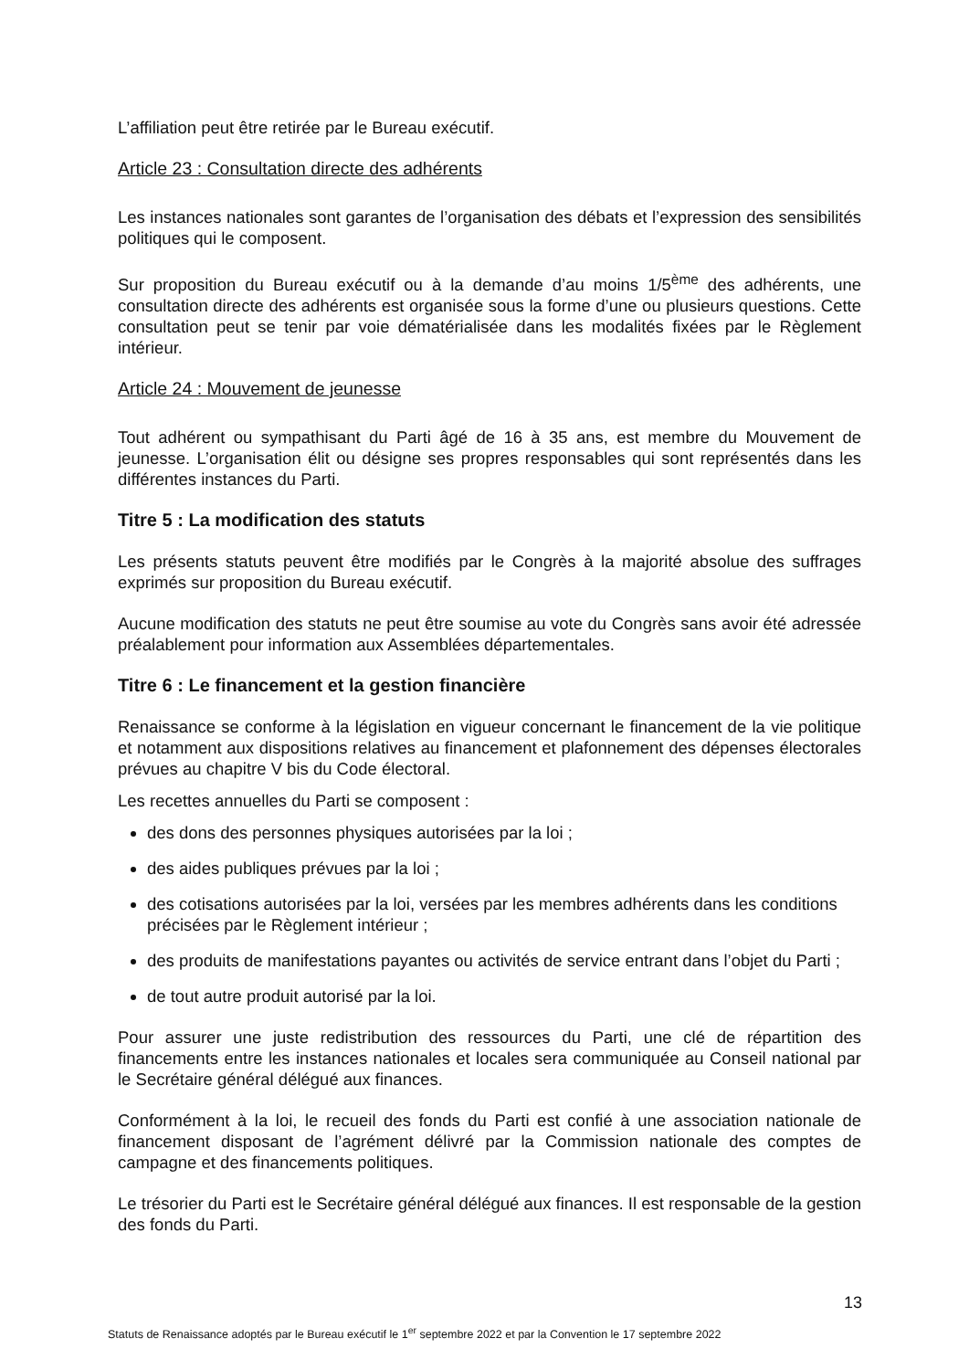L’affiliation peut être retirée par le Bureau exécutif.
Article 23 : Consultation directe des adhérents
Les instances nationales sont garantes de l’organisation des débats et l’expression des sensibilités politiques qui le composent.
Sur proposition du Bureau exécutif ou à la demande d’au moins 1/5<sup>ème</sup> des adhérents, une consultation directe des adhérents est organisée sous la forme d’une ou plusieurs questions. Cette consultation peut se tenir par voie dématérialisée dans les modalités fixées par le Règlement intérieur.
Article 24 : Mouvement de jeunesse
Tout adhérent ou sympathisant du Parti âgé de 16 à 35 ans, est membre du Mouvement de jeunesse. L’organisation élit ou désigne ses propres responsables qui sont représentés dans les différentes instances du Parti.
Titre 5 : La modification des statuts
Les présents statuts peuvent être modifiés par le Congrès à la majorité absolue des suffrages exprimés sur proposition du Bureau exécutif.
Aucune modification des statuts ne peut être soumise au vote du Congrès sans avoir été adressée préalablement pour information aux Assemblées départementales.
Titre 6 : Le financement et la gestion financière
Renaissance se conforme à la législation en vigueur concernant le financement de la vie politique et notamment aux dispositions relatives au financement et plafonnement des dépenses électorales prévues au chapitre V bis du Code électoral.
Les recettes annuelles du Parti se composent :
des dons des personnes physiques autorisées par la loi ;
des aides publiques prévues par la loi ;
des cotisations autorisées par la loi, versées par les membres adhérents dans les conditions précisées par le Règlement intérieur ;
des produits de manifestations payantes ou activités de service entrant dans l’objet du Parti ;
de tout autre produit autorisé par la loi.
Pour assurer une juste redistribution des ressources du Parti, une clé de répartition des financements entre les instances nationales et locales sera communiquée au Conseil national par le Secrétaire général délégué aux finances.
Conformément à la loi, le recueil des fonds du Parti est confié à une association nationale de financement disposant de l’agrément délivré par la Commission nationale des comptes de campagne et des financements politiques.
Le trésorier du Parti est le Secrétaire général délégué aux finances. Il est responsable de la gestion des fonds du Parti.
13
Statuts de Renaissance adoptés par le Bureau exécutif le 1<sup>er</sup> septembre 2022 et par la Convention le 17 septembre 2022